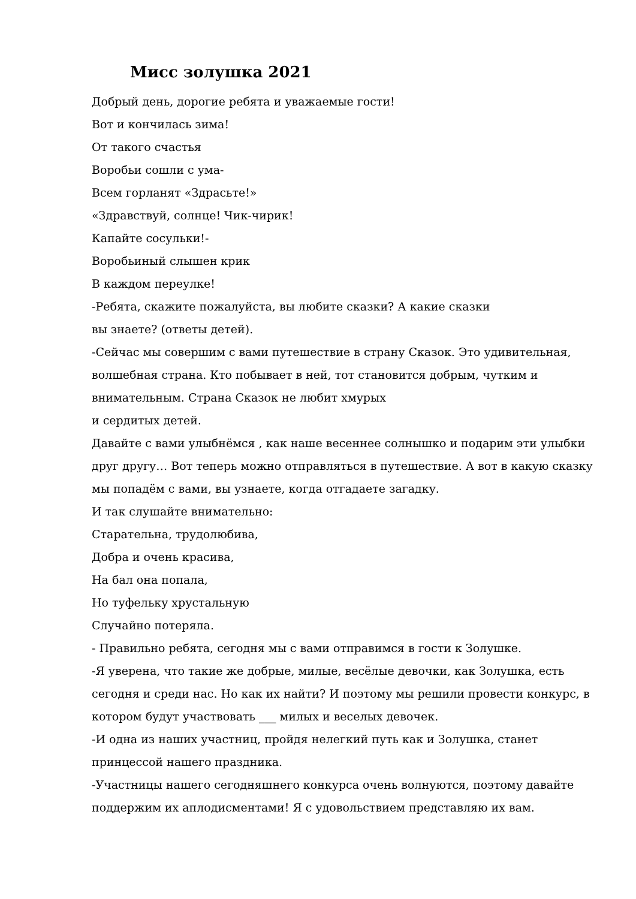Мисс золушка 2021
Добрый день, дорогие ребята и уважаемые гости!
Вот и кончилась зима!
От такого счастья
Воробьи сошли с ума-
Всем горланят «Здрасьте!»
«Здравствуй, солнце! Чик-чирик!
Капайте сосульки!-
Воробьиный слышен крик
В каждом переулке!
-Ребята, скажите пожалуйста, вы любите сказки? А какие сказки
вы знаете? (ответы детей).
-Сейчас мы совершим с вами путешествие в страну Сказок. Это удивительная, волшебная страна. Кто побывает в ней, тот становится добрым, чутким и внимательным. Страна Сказок не любит хмурых
и сердитых детей.
Давайте с вами улыбнёмся , как наше весеннее солнышко и подарим эти улыбки друг другу… Вот теперь можно отправляться в путешествие. А вот в какую сказку мы попадём с вами, вы узнаете, когда отгадаете загадку.
И так слушайте внимательно:
Старательна, трудолюбива,
Добра и очень красива,
На бал она попала,
Но туфельку хрустальную
Случайно потеряла.
- Правильно ребята, сегодня мы с вами отправимся в гости к Золушке.
-Я уверена, что такие же добрые, милые, весёлые девочки, как Золушка, есть сегодня и среди нас. Но как их найти? И поэтому мы решили провести конкурс, в котором будут участвовать ___ милых и веселых девочек.
-И одна из наших участниц, пройдя нелегкий путь как и Золушка, станет принцессой нашего праздника.
-Участницы нашего сегодняшнего конкурса очень волнуются, поэтому давайте поддержим их аплодисментами! Я с удовольствием представляю их вам.